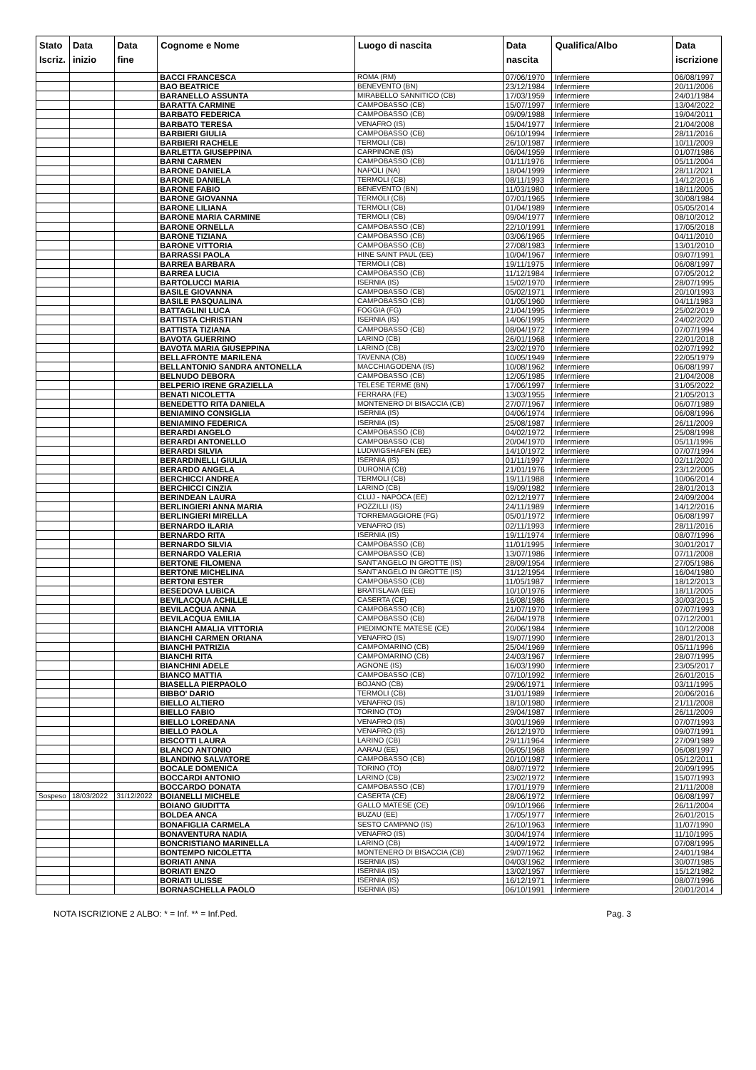| Stato Iscriz. | Data inizio | Data fine | Cognome e Nome | Luogo di nascita | Data nascita | Qualifica/Albo | Data iscrizione |
| --- | --- | --- | --- | --- | --- | --- | --- |
| | | | BACCI FRANCESCA | ROMA (RM) | 07/06/1970 | Infermiere | 06/08/1997 |
| | | | BAO BEATRICE | BENEVENTO (BN) | 23/12/1984 | Infermiere | 20/11/2006 |
| | | | BARANELLO ASSUNTA | MIRABELLO SANNITICO (CB) | 17/03/1959 | Infermiere | 24/01/1984 |
| | | | BARATTA CARMINE | CAMPOBASSO (CB) | 15/07/1997 | Infermiere | 13/04/2022 |
| | | | BARBATO FEDERICA | CAMPOBASSO (CB) | 09/09/1988 | Infermiere | 19/04/2011 |
| | | | BARBATO TERESA | VENAFRO (IS) | 15/04/1977 | Infermiere | 21/04/2008 |
| | | | BARBIERI GIULIA | CAMPOBASSO (CB) | 06/10/1994 | Infermiere | 28/11/2016 |
| | | | BARBIERI RACHELE | TERMOLI (CB) | 26/10/1987 | Infermiere | 10/11/2009 |
| | | | BARLETTA GIUSEPPINA | CARPINONE (IS) | 06/04/1959 | Infermiere | 01/07/1986 |
| | | | BARNI CARMEN | CAMPOBASSO (CB) | 01/11/1976 | Infermiere | 05/11/2004 |
| | | | BARONE DANIELA | NAPOLI (NA) | 18/04/1999 | Infermiere | 28/11/2021 |
| | | | BARONE DANIELA | TERMOLI (CB) | 08/11/1993 | Infermiere | 14/12/2016 |
| | | | BARONE FABIO | BENEVENTO (BN) | 11/03/1980 | Infermiere | 18/11/2005 |
| | | | BARONE GIOVANNA | TERMOLI (CB) | 07/01/1965 | Infermiere | 30/08/1984 |
| | | | BARONE LILIANA | TERMOLI (CB) | 01/04/1989 | Infermiere | 05/05/2014 |
| | | | BARONE MARIA CARMINE | TERMOLI (CB) | 09/04/1977 | Infermiere | 08/10/2012 |
| | | | BARONE ORNELLA | CAMPOBASSO (CB) | 22/10/1991 | Infermiere | 17/05/2018 |
| | | | BARONE TIZIANA | CAMPOBASSO (CB) | 03/06/1965 | Infermiere | 04/11/2010 |
| | | | BARONE VITTORIA | CAMPOBASSO (CB) | 27/08/1983 | Infermiere | 13/01/2010 |
| | | | BARRASSI PAOLA | HINE SAINT PAUL (EE) | 10/04/1967 | Infermiere | 09/07/1991 |
| | | | BARREA BARBARA | TERMOLI (CB) | 19/11/1975 | Infermiere | 06/08/1997 |
| | | | BARREA LUCIA | CAMPOBASSO (CB) | 11/12/1984 | Infermiere | 07/05/2012 |
| | | | BARTOLUCCI MARIA | ISERNIA (IS) | 15/02/1970 | Infermiere | 28/07/1995 |
| | | | BASILE GIOVANNA | CAMPOBASSO (CB) | 05/02/1971 | Infermiere | 20/10/1993 |
| | | | BASILE PASQUALINA | CAMPOBASSO (CB) | 01/05/1960 | Infermiere | 04/11/1983 |
| | | | BATTAGLINI LUCA | FOGGIA (FG) | 21/04/1995 | Infermiere | 25/02/2019 |
| | | | BATTISTA CHRISTIAN | ISERNIA (IS) | 14/06/1995 | Infermiere | 24/02/2020 |
| | | | BATTISTA TIZIANA | CAMPOBASSO (CB) | 08/04/1972 | Infermiere | 07/07/1994 |
| | | | BAVOTA GUERRINO | LARINO (CB) | 26/01/1968 | Infermiere | 22/01/2018 |
| | | | BAVOTA MARIA GIUSEPPINA | LARINO (CB) | 23/02/1970 | Infermiere | 02/07/1992 |
| | | | BELLAFRONTE MARILENA | TAVENNA (CB) | 10/05/1949 | Infermiere | 22/05/1979 |
| | | | BELLANTONIO SANDRA ANTONELLA | MACCHIAGODENA (IS) | 10/08/1962 | Infermiere | 06/08/1997 |
| | | | BELNUDO DEBORA | CAMPOBASSO (CB) | 12/05/1985 | Infermiere | 21/04/2008 |
| | | | BELPERIO IRENE GRAZIELLA | TELESE TERME (BN) | 17/06/1997 | Infermiere | 31/05/2022 |
| | | | BENATI NICOLETTA | FERRARA (FE) | 13/03/1955 | Infermiere | 21/05/2013 |
| | | | BENEDETTO RITA DANIELA | MONTENERO DI BISACCIA (CB) | 27/07/1967 | Infermiere | 06/07/1989 |
| | | | BENIAMINO CONSIGLIA | ISERNIA (IS) | 04/06/1974 | Infermiere | 06/08/1996 |
| | | | BENIAMINO FEDERICA | ISERNIA (IS) | 25/08/1987 | Infermiere | 26/11/2009 |
| | | | BERARDI ANGELO | CAMPOBASSO (CB) | 04/02/1972 | Infermiere | 25/08/1998 |
| | | | BERARDI ANTONELLO | CAMPOBASSO (CB) | 20/04/1970 | Infermiere | 05/11/1996 |
| | | | BERARDI SILVIA | LUDWIGSHAFEN (EE) | 14/10/1972 | Infermiere | 07/07/1994 |
| | | | BERARDINELLI GIULIA | ISERNIA (IS) | 01/11/1997 | Infermiere | 02/11/2020 |
| | | | BERARDO ANGELA | DURONIA (CB) | 21/01/1976 | Infermiere | 23/12/2005 |
| | | | BERCHICCI ANDREA | TERMOLI (CB) | 19/11/1988 | Infermiere | 10/06/2014 |
| | | | BERCHICCI CINZIA | LARINO (CB) | 19/09/1982 | Infermiere | 28/01/2013 |
| | | | BERINDEAN LAURA | CLUJ - NAPOCA (EE) | 02/12/1977 | Infermiere | 24/09/2004 |
| | | | BERLINGIERI ANNA MARIA | POZZILLI (IS) | 24/11/1989 | Infermiere | 14/12/2016 |
| | | | BERLINGIERI MIRELLA | TORREMAGGIORE (FG) | 05/01/1972 | Infermiere | 06/08/1997 |
| | | | BERNARDO ILARIA | VENAFRO (IS) | 02/11/1993 | Infermiere | 28/11/2016 |
| | | | BERNARDO RITA | ISERNIA (IS) | 19/11/1974 | Infermiere | 08/07/1996 |
| | | | BERNARDO SILVIA | CAMPOBASSO (CB) | 11/01/1995 | Infermiere | 30/01/2017 |
| | | | BERNARDO VALERIA | CAMPOBASSO (CB) | 13/07/1986 | Infermiere | 07/11/2008 |
| | | | BERTONE FILOMENA | SANT'ANGELO IN GROTTE (IS) | 28/09/1954 | Infermiere | 27/05/1986 |
| | | | BERTONE MICHELINA | SANT'ANGELO IN GROTTE (IS) | 31/12/1954 | Infermiere | 16/04/1980 |
| | | | BERTONI ESTER | CAMPOBASSO (CB) | 11/05/1987 | Infermiere | 18/12/2013 |
| | | | BESEDOVA LUBICA | BRATISLAVA (EE) | 10/10/1976 | Infermiere | 18/11/2005 |
| | | | BEVILACQUA ACHILLE | CASERTA (CE) | 16/08/1986 | Infermiere | 30/03/2015 |
| | | | BEVILACQUA ANNA | CAMPOBASSO (CB) | 21/07/1970 | Infermiere | 07/07/1993 |
| | | | BEVILACQUA EMILIA | CAMPOBASSO (CB) | 26/04/1978 | Infermiere | 07/12/2001 |
| | | | BIANCHI AMALIA VITTORIA | PIEDIMONTE MATESE (CE) | 20/06/1984 | Infermiere | 10/12/2008 |
| | | | BIANCHI CARMEN ORIANA | VENAFRO (IS) | 19/07/1990 | Infermiere | 28/01/2013 |
| | | | BIANCHI PATRIZIA | CAMPOMARINO (CB) | 25/04/1969 | Infermiere | 05/11/1996 |
| | | | BIANCHI RITA | CAMPOMARINO (CB) | 24/03/1967 | Infermiere | 28/07/1995 |
| | | | BIANCHINI ADELE | AGNONE (IS) | 16/03/1990 | Infermiere | 23/05/2017 |
| | | | BIANCO MATTIA | CAMPOBASSO (CB) | 07/10/1992 | Infermiere | 26/01/2015 |
| | | | BIASELLA PIERPAOLO | BOJANO (CB) | 29/06/1971 | Infermiere | 03/11/1995 |
| | | | BIBBO' DARIO | TERMOLI (CB) | 31/01/1989 | Infermiere | 20/06/2016 |
| | | | BIELLO ALTIERO | VENAFRO (IS) | 18/10/1980 | Infermiere | 21/11/2008 |
| | | | BIELLO FABIO | TORINO (TO) | 29/04/1987 | Infermiere | 26/11/2009 |
| | | | BIELLO LOREDANA | VENAFRO (IS) | 30/01/1969 | Infermiere | 07/07/1993 |
| | | | BIELLO PAOLA | VENAFRO (IS) | 26/12/1970 | Infermiere | 09/07/1991 |
| | | | BISCOTTI LAURA | LARINO (CB) | 29/11/1964 | Infermiere | 27/09/1989 |
| | | | BLANCO ANTONIO | AARAU (EE) | 06/05/1968 | Infermiere | 06/08/1997 |
| | | | BLANDINO SALVATORE | CAMPOBASSO (CB) | 20/10/1987 | Infermiere | 05/12/2011 |
| | | | BOCALE DOMENICA | TORINO (TO) | 08/07/1972 | Infermiere | 20/09/1995 |
| | | | BOCCARDI ANTONIO | LARINO (CB) | 23/02/1972 | Infermiere | 15/07/1993 |
| | | | BOCCARDO DONATA | CAMPOBASSO (CB) | 17/01/1979 | Infermiere | 21/11/2008 |
| Sospeso | 18/03/2022 | 31/12/2022 | BOIANELLI MICHELE | CASERTA (CE) | 28/06/1972 | Infermiere | 06/08/1997 |
| | | | BOIANO GIUDITTA | GALLO MATESE (CE) | 09/10/1966 | Infermiere | 26/11/2004 |
| | | | BOLDEA ANCA | BUZAU (EE) | 17/05/1977 | Infermiere | 26/01/2015 |
| | | | BONAFIGLIA CARMELA | SESTO CAMPANO (IS) | 26/10/1963 | Infermiere | 11/07/1990 |
| | | | BONAVENTURA NADIA | VENAFRO (IS) | 30/04/1974 | Infermiere | 11/10/1995 |
| | | | BONCRISTIANO MARINELLA | LARINO (CB) | 14/09/1972 | Infermiere | 07/08/1995 |
| | | | BONTEMPO NICOLETTA | MONTENERO DI BISACCIA (CB) | 29/07/1962 | Infermiere | 24/01/1984 |
| | | | BORIATI ANNA | ISERNIA (IS) | 04/03/1962 | Infermiere | 30/07/1985 |
| | | | BORIATI ENZO | ISERNIA (IS) | 13/02/1957 | Infermiere | 15/12/1982 |
| | | | BORIATI ULISSE | ISERNIA (IS) | 16/12/1971 | Infermiere | 08/07/1996 |
| | | | BORNASCHELLA PAOLO | ISERNIA (IS) | 06/10/1991 | Infermiere | 20/01/2014 |
NOTA ISCRIZIONE 2 ALBO: * = Inf. ** = Inf.Ped. Pag. 3